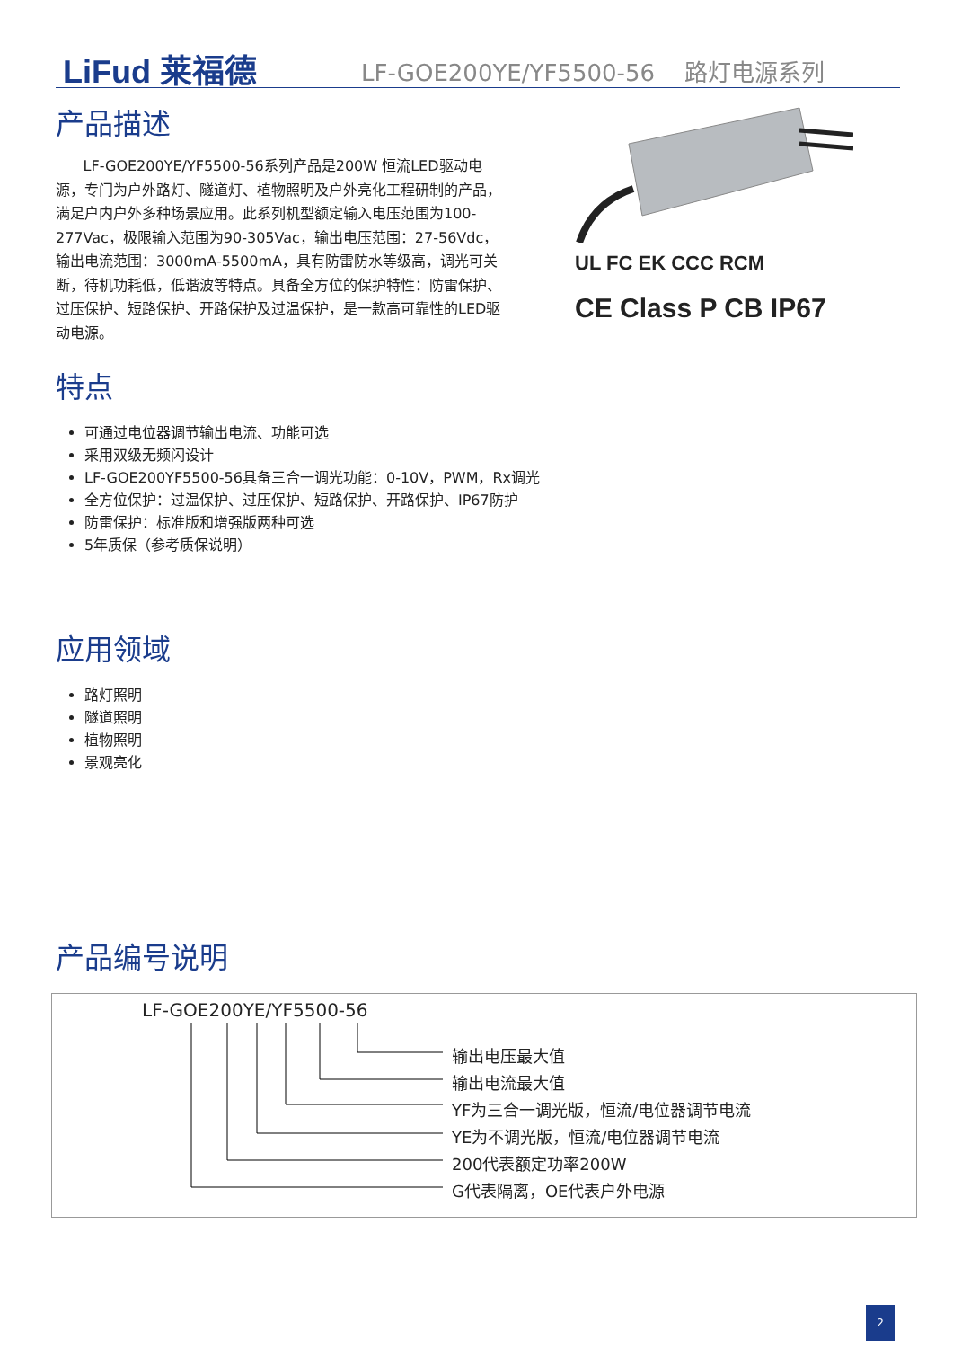LiFud 莱福德
LF-GOE200YE/YF5500-56 路灯电源系列
产品描述
LF-GOE200YE/YF5500-56系列产品是200W 恒流LED驱动电源，专门为户外路灯、隧道灯、植物照明及户外亮化工程研制的产品，满足户内户外多种场景应用。此系列机型额定输入电压范围为100-277Vac，极限输入范围为90-305Vac，输出电压范围：27-56Vdc，输出电流范围：3000mA-5500mA，具有防雷防水等级高，调光可关断，待机功耗低，低谐波等特点。具备全方位的保护特性：防雷保护、过压保护、短路保护、开路保护及过温保护，是一款高可靠性的LED驱动电源。
UL FC EK CCC RCM
CE Class P CB IP67
特点
可通过电位器调节输出电流、功能可选
采用双级无频闪设计
LF-GOE200YF5500-56具备三合一调光功能：0-10V，PWM，Rx调光
全方位保护：过温保护、过压保护、短路保护、开路保护、IP67防护
防雷保护：标准版和增强版两种可选
5年质保（参考质保说明）
应用领域
路灯照明
隧道照明
植物照明
景观亮化
产品编号说明
LF-GOE200YE/YF5500-56
输出电压最大值
输出电流最大值
YF为三合一调光版，恒流/电位器调节电流
YE为不调光版，恒流/电位器调节电流
200代表额定功率200W
G代表隔离，OE代表户外电源
2